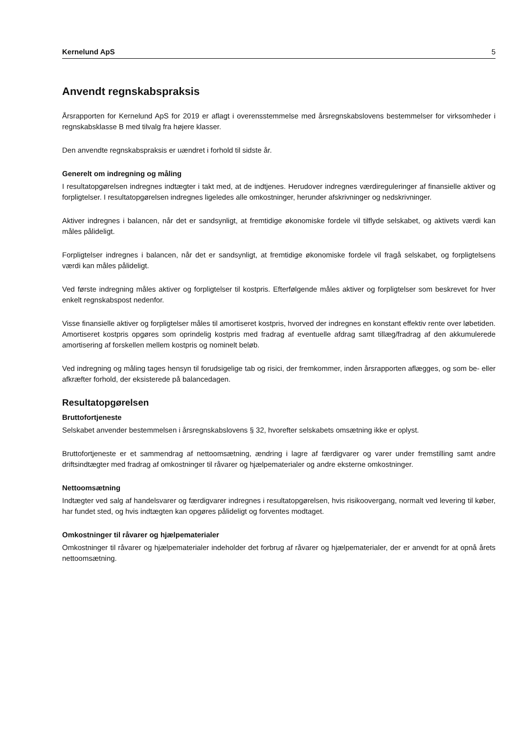Kernelund ApS 5
Anvendt regnskabspraksis
Årsrapporten for Kernelund ApS for 2019 er aflagt i overensstemmelse med årsregnskabslovens bestemmelser for virksomheder i regnskabsklasse B med tilvalg fra højere klasser.
Den anvendte regnskabspraksis er uændret i forhold til sidste år.
Generelt om indregning og måling
I resultatopgørelsen indregnes indtægter i takt med, at de indtjenes. Herudover indregnes værdireguleringer af finansielle aktiver og forpligtelser. I resultatopgørelsen indregnes ligeledes alle omkostninger, herunder afskrivninger og nedskrivninger.
Aktiver indregnes i balancen, når det er sandsynligt, at fremtidige økonomiske fordele vil tilflyde selskabet, og aktivets værdi kan måles pålideligt.
Forpligtelser indregnes i balancen, når det er sandsynligt, at fremtidige økonomiske fordele vil fragå selskabet, og forpligtelsens værdi kan måles pålideligt.
Ved første indregning måles aktiver og forpligtelser til kostpris. Efterfølgende måles aktiver og forpligtelser som beskrevet for hver enkelt regnskabspost nedenfor.
Visse finansielle aktiver og forpligtelser måles til amortiseret kostpris, hvorved der indregnes en konstant effektiv rente over løbetiden. Amortiseret kostpris opgøres som oprindelig kostpris med fradrag af eventuelle afdrag samt tillæg/fradrag af den akkumulerede amortisering af forskellen mellem kostpris og nominelt beløb.
Ved indregning og måling tages hensyn til forudsigelige tab og risici, der fremkommer, inden årsrapporten aflægges, og som be- eller afkræfter forhold, der eksisterede på balancedagen.
Resultatopgørelsen
Bruttofortjeneste
Selskabet anvender bestemmelsen i årsregnskabslovens § 32, hvorefter selskabets omsætning ikke er oplyst.
Bruttofortjeneste er et sammendrag af nettoomsætning, ændring i lagre af færdigvarer og varer under fremstilling samt andre driftsindtægter med fradrag af omkostninger til råvarer og hjælpematerialer og andre eksterne omkostninger.
Nettoomsætning
Indtægter ved salg af handelsvarer og færdigvarer indregnes i resultatopgørelsen, hvis risikoovergang, normalt ved levering til køber, har fundet sted, og hvis indtægten kan opgøres pålideligt og forventes modtaget.
Omkostninger til råvarer og hjælpematerialer
Omkostninger til råvarer og hjælpematerialer indeholder det forbrug af råvarer og hjælpematerialer, der er anvendt for at opnå årets nettoomsætning.